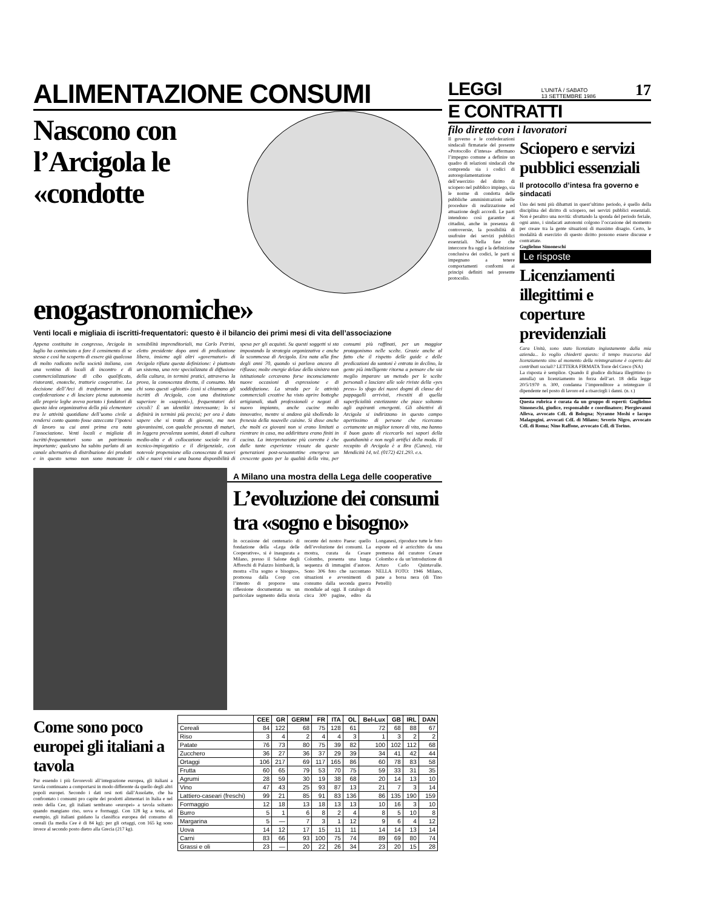ALIMENTAZIONE CONSUMI
Nascono con l’Arcigola le «condotte enogastronomiche»
Venti locali e migliaia di iscritti-frequentatori: questo è il bilancio dei primi mesi di vita dell’associazione
Appena costituita in congresso, Arcigola in luglio ha cominciato a fare il censimento di se stessa e così ha scoperto di essere già qualcosa di molto radicato nella società italiana, con una ventina di locali di incontro e di commercializzazione di cibo qualificato, ristoranti, enoteche, trattorie cooperative. La decisione dell’Arci di trasformarsi in una confederazione e di lasciare piena autonomia alle proprie leghe aveva portato i fondatori di questa idea organizzativa della più elementare tra le attività quotidiane dell’uomo civile a rendersi conto quanto fosse azzeccata l’ipotesi di lavoro su cui anni prima era nata l’associazione. Venti locali e migliaia di iscritti-frequentatori sono un patrimonio importante; qualcuno ha subito parlato di un canale alternativo di distribuzione dei prodotti e in questo senso non sono mancate le sensibilità imprenditoriali, ma Carlo Petrini, eletto presidente dopo anni di predicazione libera, insieme agli altri «governatori» di Arcigola rifiuta questa definizione: è piuttosto un sistema, una rete specializzata di diffusione della cultura, in termini pratici, attraverso la prova, la conoscenza diretta, il consumo. Ma chi sono questi «ghiotti» (così si chiamano gli iscritti di Arcigola, con una distinzione superiore in «sapienti»), frequentatori dei circoli? È un identikit interessante; lo si definirà in termini più precisi; per ora è dato sapere che si tratta di giovani, ma non giovanissimi, con qualche presenza di maturi, in leggera prevalenza uomini, dotati di cultura medio-alta e di collocazione sociale tra il tecnico-impiegatizio e il dirigenziale, con notevole propensione alla conoscenza di nuovi cibi e nuovi vini e una buona disponibilità di spesa per gli acquisti. Su questi soggetti si sta impostando la strategia organizzativa e anche la scommessa di Arcigola. Era nata alla fine degli anni 70, quando si parlava ancora di riflusso; molte energie deluse della sinistra non istituzionale cercavano forse inconsciamente nuove occasioni di espressione e di soddisfazione. La strada per le attività commerciali creative ha visto aprire botteghe artigianali, studi professionali e negozi di nuovo impianto, anche cucine molto innovative, mentre si andava già sbollendo la frenesia della nouvelle cuisine. Si disse anche che molti ex giovani non si erano limitati a rientrare in casa, ma addirittura erano finiti in cucina. La interpretazione più corretta è che dalle tante esperienze vissute da queste generazioni post-sessantottine emergeva un crescente gusto per la qualità della vita, per consumi più raffinati, per un maggior protagonismo nelle scelte. Grazie anche al fatto che il rispetto delle guide e delle predicazioni da santoni è entrata in declino, la gente più intelligente ritorna a pensare che sia meglio imparare un metodo per le scelte personali e lasciare alle sole riviste della «yes press» lo sfogo dei nuovi dogmi di classe dei pappagalli arrivisti, rivestiti di quella superficialità estetizzante che piace soltanto agli aspiranti emergenti. Gli obiettivi di Arcigola si indirizzano in questo campo apertissimo di persone che ricercano certamente un miglior tenore di vita, ma hanno il buon gusto di ricercarlo nei sapori della quotidianità e non negli artifici della moda. Il recapito di Arcigola è a Bra (Cuneo), via Mendicità 14, tel. (0172) 421.293. e.s.
A Milano una mostra della Lega delle cooperative
L’evoluzione dei consumi tra «sogno e bisogno»
In occasione del centenario di fondazione della «Lega delle Cooperative», si è inaugurata a Milano, presso il Salone degli Affreschi di Palazzo Isimbardi, la mostra «Tra sogno e bisogno», promossa dalla Coop con l’intento di proporre una riflessione documentata su un particolare segmento della storia recente del nostro Paese: quello dell’evoluzione dei consumi. La mostra, curata da Cesare Colombo, presenta una lunga sequenza di immagini d’autore. Sono 306 foto che raccontano situazioni e avvenimenti di consumo dalla seconda guerra mondiale ad oggi. Il catalogo di circa 300 pagine, edito da Longanesi, riproduce tutte le foto esposte ed è arricchito da una premessa del curatore Cesare Colombo e da un’introduzione di Arturo Carlo Quintavalle. NELLA FOTO: 1946 Milano, pane a borsa nera (di Tino Petrelli)
Come sono poco europei gli italiani a tavola
Pur essendo i più favorevoli all’integrazione europea, gli italiani a tavola continuano a comportarsi in modo differente da quello degli altri popoli europei. Secondo i dati resi noti dall’Assolatte, che ha confrontato i consumi pro capite dei prodotti alimentari in Italia e nel resto della Cee, gli italiani sembrano «europei» a tavola soltanto quando mangiano riso, uova e formaggi. Con 128 kg a testa, ad esempio, gli italiani guidano la classifica europea del consumo di cereali (la media Cee è di 84 kg); per gli ortaggi, con 165 kg sono invece al secondo posto dietro alla Grecia (217 kg).
| | CEE | GR | GERM | FR | ITA | OL | Bel-Lux | GB | IRL | DAN |
| --- | --- | --- | --- | --- | --- | --- | --- | --- | --- | --- |
| Cereali | 84 | 122 | 68 | 75 | 128 | 61 | 72 | 68 | 88 | 67 |
| Riso | 3 | 4 | 2 | 4 | 4 | 3 | 1 | 3 | 2 | 2 |
| Patate | 76 | 73 | 80 | 75 | 39 | 82 | 100 | 102 | 112 | 68 |
| Zucchero | 36 | 27 | 36 | 37 | 29 | 39 | 34 | 41 | 42 | 44 |
| Ortaggi | 106 | 217 | 69 | 117 | 165 | 86 | 60 | 78 | 83 | 58 |
| Frutta | 60 | 65 | 79 | 53 | 70 | 75 | 59 | 33 | 31 | 35 |
| Agrumi | 28 | 59 | 30 | 19 | 38 | 68 | 20 | 14 | 13 | 10 |
| Vino | 47 | 43 | 25 | 93 | 87 | 13 | 21 | 7 | 3 | 14 |
| Lattiero-caseari (freschi) | 99 | 21 | 85 | 91 | 83 | 136 | 86 | 135 | 190 | 159 |
| Formaggio | 12 | 18 | 13 | 18 | 13 | 13 | 10 | 16 | 3 | 10 |
| Burro | 5 | 1 | 6 | 8 | 2 | 4 | 8 | 5 | 10 | 8 |
| Margarina | 5 | — | 7 | 3 | 1 | 12 | 9 | 6 | 4 | 12 |
| Uova | 14 | 12 | 17 | 15 | 11 | 11 | 14 | 14 | 13 | 14 |
| Carni | 83 | 66 | 93 | 100 | 75 | 74 | 89 | 69 | 80 | 74 |
| Grassi e oli | 23 | — | 20 | 22 | 26 | 34 | 23 | 20 | 15 | 28 |
LEGGI
L’UNITÀ / SABATO
13 SETTEMBRE 1986 17
E CONTRATTI
filo diretto con i lavoratori
Il governo e le confederazioni sindacali firmatarie del presente «Protocollo d’intesa» affermano l’impegno comune a definire un quadro di relazioni sindacali che comprenda sia i codici di autoregolamentazione dell’esercizio del diritto di sciopero nel pubblico impiego, sia le norme di condotta delle pubbliche amministrazioni nelle procedure di realizzazione ed attuazione degli accordi. Le parti intendono così garantire ai cittadini, anche in presenza di controversie, la possibilità di usufruire dei servizi pubblici essenziali. Nella fase che intercorre fra oggi e la definizione conclusiva dei codici, le parti si impegnano a tenere comportamenti conformi ai principi definiti nel presente protocollo.
Sciopero e servizi pubblici essenziali
Il protocollo d’intesa fra governo e sindacati
Uno dei temi più dibattuti in quest’ultimo periodo, è quello della disciplina del diritto di sciopero, nei servizi pubblici essenziali. Non è peraltro una novità: sfruttando la sponda del periodo feriale, ogni anno, i sindacati autonomi colgono l’occasione del momento per creare tra la gente situazioni di massimo disagio. Certo, le modalità di esercizio di questo diritto possono essere discusse e contrattate.
Guglielmo Simoneschi
Le risposte
Licenziamenti illegittimi e coperture previdenziali
Cara Unità, sono stato licenziato ingiustamente dalla mia azienda... Io voglio chiederti questo: il tempo trascorso dal licenziamento sino al momento della reintegrazione è coperto dai contributi sociali? LETTERA FIRMATA Torre del Greco (NA)
La risposta è semplice. Quando il giudice dichiara illegittimo (o annulla) un licenziamento in forza dell’art. 18 della legge 20/5/1970 n. 300, condanna l’imprenditore a reintegrare il dipendente nel posto di lavoro ed a risarcirgli i danni. (n. r.)
Questa rubrica è curata da un gruppo di esperti: Guglielmo Simoneschi, giudice, responsabile e coordinatore; Piergiovanni Alleva, avvocato CdL di Bologna; Nyranne Moshi e Iacopo Malagugini, avvocati CdL di Milano; Severio Nigro, avvocato CdL di Roma; Nino Raffone, avvocato CdL di Torino.